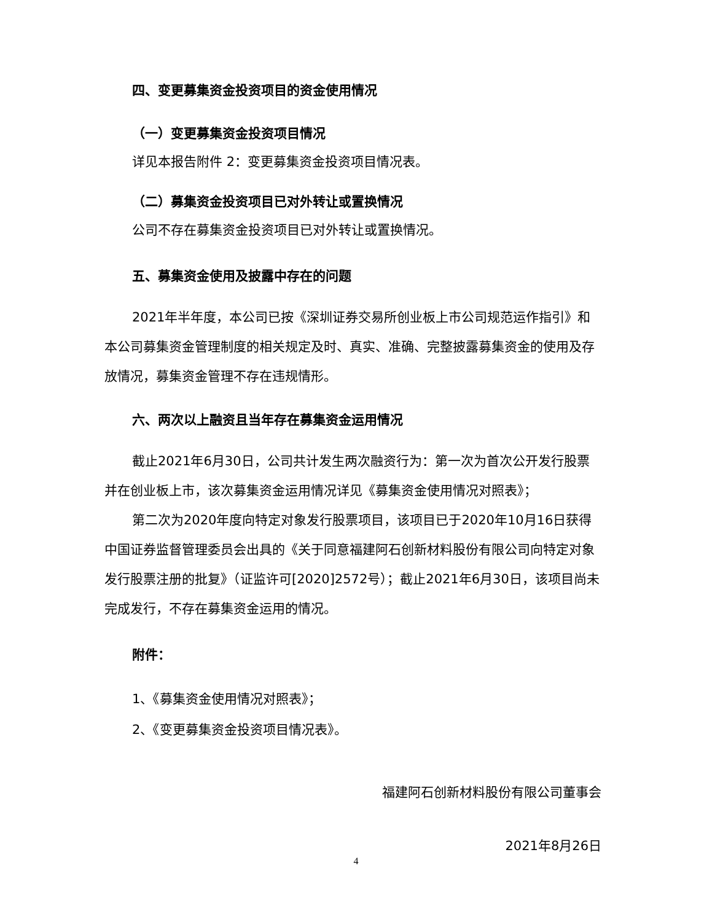四、变更募集资金投资项目的资金使用情况
（一）变更募集资金投资项目情况
详见本报告附件 2：变更募集资金投资项目情况表。
（二）募集资金投资项目已对外转让或置换情况
公司不存在募集资金投资项目已对外转让或置换情况。
五、募集资金使用及披露中存在的问题
2021年半年度，本公司已按《深圳证券交易所创业板上市公司规范运作指引》和本公司募集资金管理制度的相关规定及时、真实、准确、完整披露募集资金的使用及存放情况，募集资金管理不存在违规情形。
六、两次以上融资且当年存在募集资金运用情况
截止2021年6月30日，公司共计发生两次融资行为：第一次为首次公开发行股票并在创业板上市，该次募集资金运用情况详见《募集资金使用情况对照表》；
第二次为2020年度向特定对象发行股票项目，该项目已于2020年10月16日获得中国证券监督管理委员会出具的《关于同意福建阿石创新材料股份有限公司向特定对象发行股票注册的批复》（证监许可[2020]2572号）；截止2021年6月30日，该项目尚未完成发行，不存在募集资金运用的情况。
附件：
1、《募集资金使用情况对照表》；
2、《变更募集资金投资项目情况表》。
福建阿石创新材料股份有限公司董事会
2021年8月26日
4